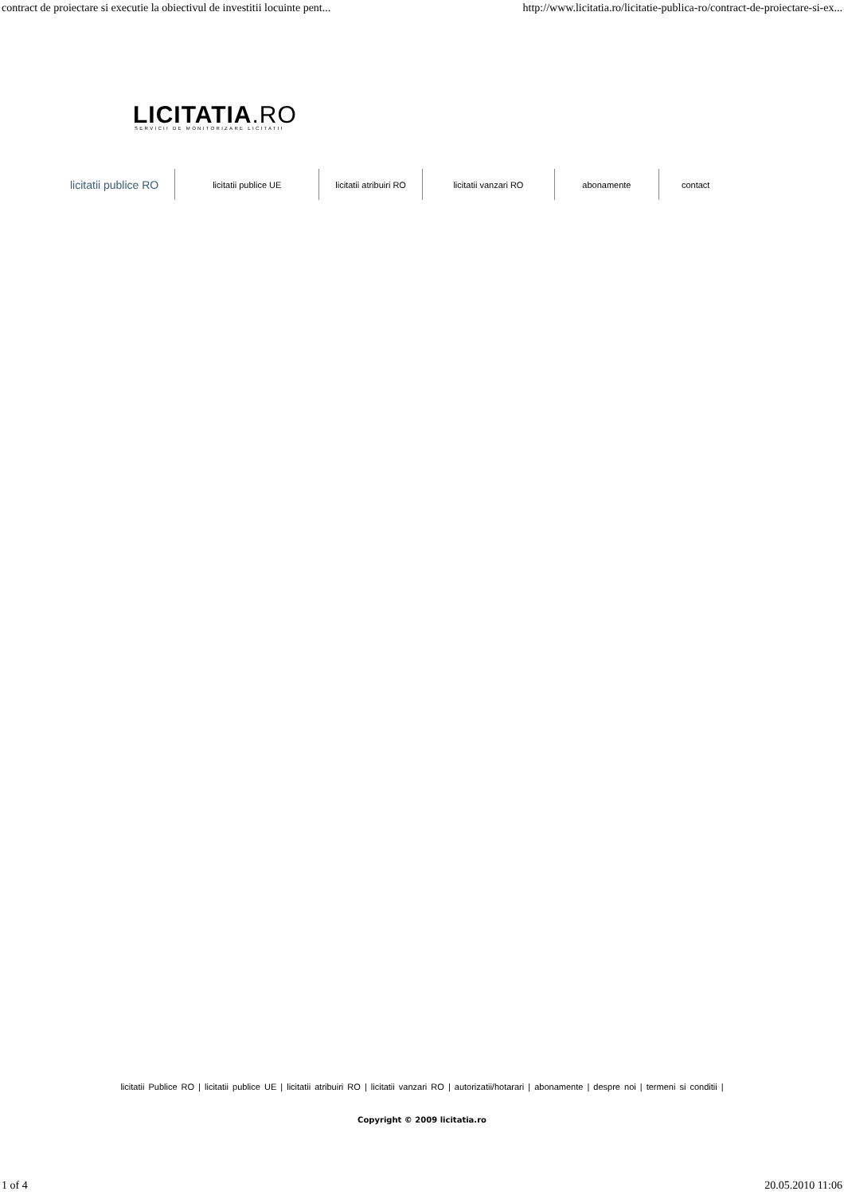contract de proiectare si executie la obiectivul de investitii locuinte pent... http://www.licitatia.ro/licitatie-publica-ro/contract-de-proiectare-si-ex...
LICITATIA.RO
SERVICII DE MONITORIZARE LICITATII
licitatii publice RO
licitatii publice UE licitatii atribuiri RO licitatii vanzari RO
abonamente contact
licitatii Publice RO | licitatii publice UE | licitatii atribuiri RO | licitatii vanzari RO | autorizatii/hotarari | abonamente | despre noi | termeni si conditii |
Copyright © 2009 licitatia.ro
1 of 4 20.05.2010 11:06